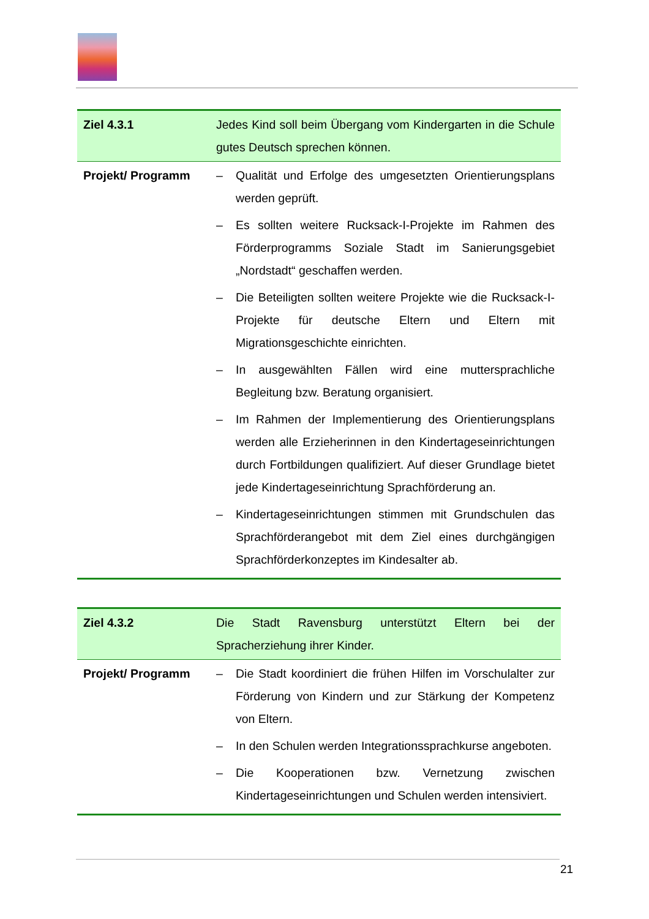| Ziel 4.3.1 | Jedes Kind soll beim Übergang vom Kindergarten in die Schule gutes Deutsch sprechen können. |
| Projekt/ Programm | – Qualität und Erfolge des umgesetzten Orientierungsplans werden geprüft. – Es sollten weitere Rucksack-I-Projekte im Rahmen des Förderprogramms Soziale Stadt im Sanierungsgebiet „Nordstadt“ geschaffen werden. – Die Beteiligten sollten weitere Projekte wie die Rucksack-I-Projekte für deutsche Eltern und Eltern mit Migrationsgeschichte einrichten. – In ausgewählten Fällen wird eine muttersprachliche Begleitung bzw. Beratung organisiert. – Im Rahmen der Implementierung des Orientierungsplans werden alle Erzieherinnen in den Kindertageseinrichtungen durch Fortbildungen qualifiziert. Auf dieser Grundlage bietet jede Kindertageseinrichtung Sprachförderung an. – Kindertageseinrichtungen stimmen mit Grundschulen das Sprachförderangebot mit dem Ziel eines durchgängigen Sprachförderkonzeptes im Kindesalter ab. |
| Ziel 4.3.2 | Die Stadt Ravensburg unterstützt Eltern bei der Spracherziehung ihrer Kinder. |
| Projekt/ Programm | – Die Stadt koordiniert die frühen Hilfen im Vorschulalter zur Förderung von Kindern und zur Stärkung der Kompetenz von Eltern. – In den Schulen werden Integrationssprachkurse angeboten. – Die Kooperationen bzw. Vernetzung zwischen Kindertageseinrichtungen und Schulen werden intensiviert. |
21